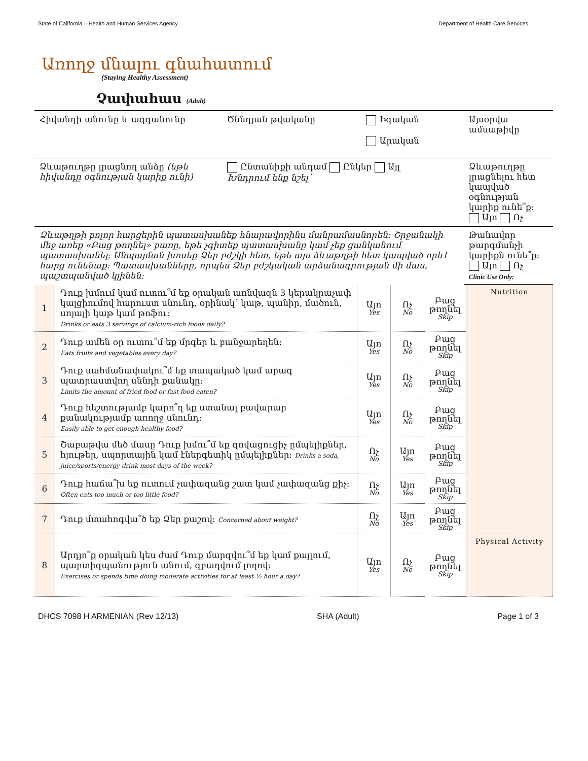State of California – Health and Human Services Agency Department of Health Care Services
Առողջ մնալու գնահատում
(Staying Healthy Assessment)
Չափահաս (Adult)
| Հիվանդի անունը և ազգանունը | Ծննդյան թվականը | Իգական Արական | Այսօրվա ամսաթիվը |
| Ձևաթուղթը լրացնող անձը (եթե հիվանդը օգնության կարիք ունի) | Ընտանիքի անդամ Ընկեր Այլ Խնդրում ենք նշել՝ | | Ձևաթուղթը լրացնելու հետ կապված օգնության կարիք ունե՞ք: Այո Ոչ |
| Ձևաթղթի բոլոր հարցերին պատասխանեք հնարավորինս մանրամասնորեն: Շրջանակի մեջ առեք «Բաց թողնել» բառը, եթե չգիտեք պատասխանը կամ չեք ցանկանում պատասխանել: Անպայման խոսեք Ձեր բժշկի հետ, եթե այս ձևաթղթի հետ կապված որևէ հարց ունենաք: Պատասխանները, որպես Ձեր բժշկական արձանագրության մի մաս, պաշտպանված կլինեն: | | | Թանավոր թարգմանչի կարիքն ունե՞ք: Այո Ոչ Clinic Use Only: |
| 1 | Դուք խմում կամ ուտու՞մ եք օրական առնվազն 3 կերակրաչափ կալցիումով հարուստ սնունդ, օրինակ՝ կաթ, պանիր, մածուն, սոյայի կաթ կամ թոֆու: Drinks or eats 3 servings of calcium-rich foods daily? | Այո Yes | Ոչ No | Բաց թողնել Skip | Nutrition |
| 2 | Դուք ամեն օր ուտու՞մ եք մրգեր և բանջարեղեն: Eats fruits and vegetables every day? | Այո Yes | Ոչ No | Բաց թողնել Skip | |
| 3 | Դուք սահմանափակու՞մ եք տապակած կամ արագ պատրաստվող սննդի քանակը: Limits the amount of fried food or fast food eaten? | Այո Yes | Ոչ No | Բաց թողնել Skip | |
| 4 | Դուք հեշտությամբ կարո՞ղ եք ստանալ բավարար քանակությամբ առողջ սնունդ: Easily able to get enough healthy food? | Այո Yes | Ոչ No | Բաց թողնել Skip | |
| 5 | Շաբաթվա մեծ մասը Դուք խմու՞մ եք զովացուցիչ ըմպելիքներ, հյութեր, սպորտային կամ էներգետիկ ըմպելիքներ: Drinks a soda, juice/sports/energy drink most days of the week? | Ոչ No | Այո Yes | Բաց թողնել Skip | |
| 6 | Դուք հաճա՞խ եք ուտում չափազանց շատ կամ չափազանց քիչ: Often eats too much or too little food? | Ոչ No | Այո Yes | Բաց թողնել Skip | |
| 7 | Դուք մտահոգվա՞ծ եք Ձեր քաշով: Concerned about weight? | Ոչ No | Այո Yes | Բաց թողնել Skip | |
| 8 | Արդյո՞ք օրական կես ժամ Դուք մարզվու՞մ եք կամ քայլում, պարտիզպանություն անում, զբաղվում լողով: Exercises or spends time doing moderate activities for at least ½ hour a day? | Այո Yes | Ոչ No | Բաց թողնել Skip | Physical Activity |
DHCS 7098 H ARMENIAN (Rev 12/13) SHA (Adult) Page 1 of 3